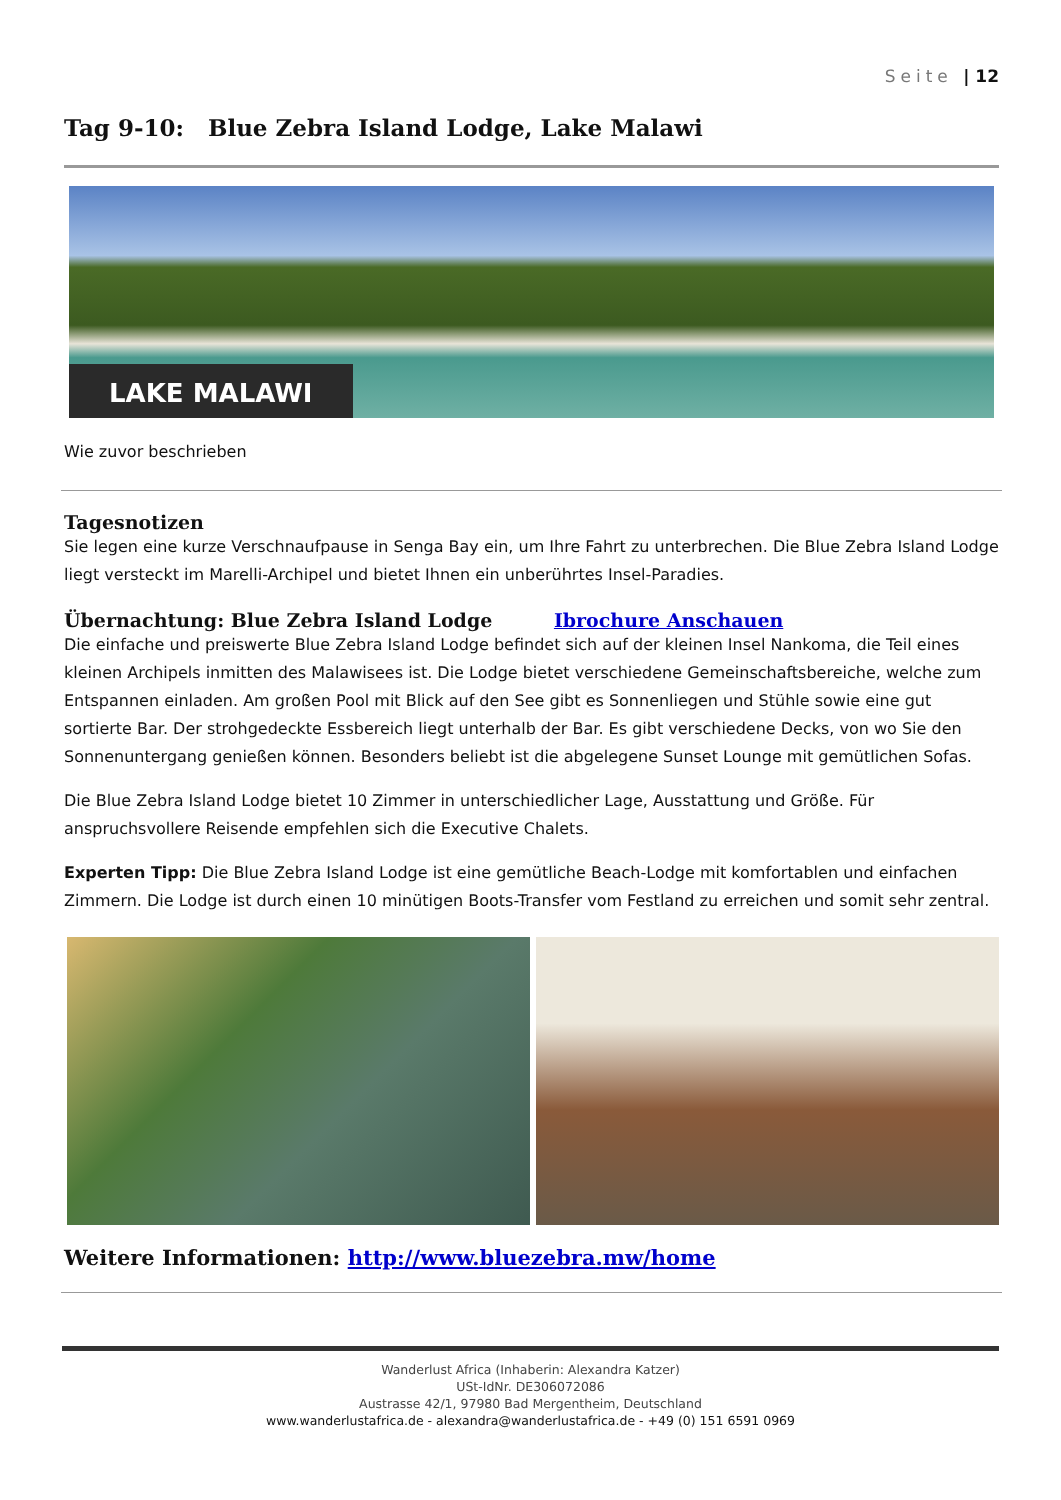Seite | 12
Tag 9-10: Blue Zebra Island Lodge, Lake Malawi
LAKE MALAWI
Wie zuvor beschrieben
Tagesnotizen
Sie legen eine kurze Verschnaufpause in Senga Bay ein, um Ihre Fahrt zu unterbrechen. Die Blue Zebra Island Lodge liegt versteckt im Marelli-Archipel und bietet Ihnen ein unberührtes Insel-Paradies.
Übernachtung: Blue Zebra Island Lodge Ibrochure Anschauen
Die einfache und preiswerte Blue Zebra Island Lodge befindet sich auf der kleinen Insel Nankoma, die Teil eines kleinen Archipels inmitten des Malawisees ist. Die Lodge bietet verschiedene Gemeinschaftsbereiche, welche zum Entspannen einladen. Am großen Pool mit Blick auf den See gibt es Sonnenliegen und Stühle sowie eine gut sortierte Bar. Der strohgedeckte Essbereich liegt unterhalb der Bar. Es gibt verschiedene Decks, von wo Sie den Sonnenuntergang genießen können. Besonders beliebt ist die abgelegene Sunset Lounge mit gemütlichen Sofas.
Die Blue Zebra Island Lodge bietet 10 Zimmer in unterschiedlicher Lage, Ausstattung und Größe. Für anspruchsvollere Reisende empfehlen sich die Executive Chalets.
Experten Tipp: Die Blue Zebra Island Lodge ist eine gemütliche Beach-Lodge mit komfortablen und einfachen Zimmern. Die Lodge ist durch einen 10 minütigen Boots-Transfer vom Festland zu erreichen und somit sehr zentral.
Weitere Informationen: http://www.bluezebra.mw/home
Wanderlust Africa (Inhaberin: Alexandra Katzer)
USt-IdNr. DE306072086
Austrasse 42/1, 97980 Bad Mergentheim, Deutschland
www.wanderlustafrica.de - alexandra@wanderlustafrica.de - +49 (0) 151 6591 0969